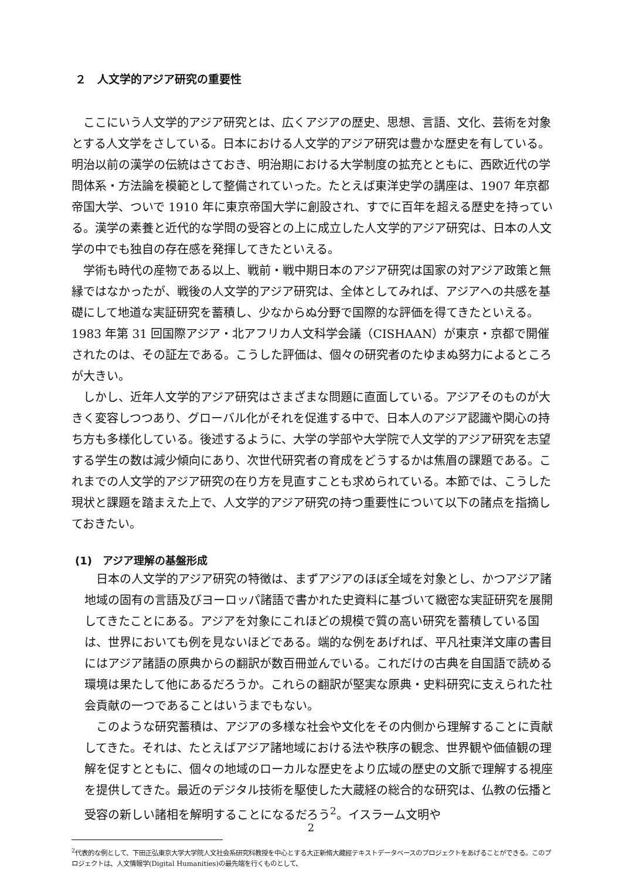２　人文学的アジア研究の重要性
ここにいう人文学的アジア研究とは、広くアジアの歴史、思想、言語、文化、芸術を対象とする人文学をさしている。日本における人文学的アジア研究は豊かな歴史を有している。明治以前の漢学の伝統はさておき、明治期における大学制度の拡充とともに、西欧近代の学問体系・方法論を模範として整備されていった。たとえば東洋史学の講座は、1907 年京都帝国大学、ついで 1910 年に東京帝国大学に創設され、すでに百年を超える歴史を持っている。漢学の素養と近代的な学問の受容との上に成立した人文学的アジア研究は、日本の人文学の中でも独自の存在感を発揮してきたといえる。
学術も時代の産物である以上、戦前・戦中期日本のアジア研究は国家の対アジア政策と無縁ではなかったが、戦後の人文学的アジア研究は、全体としてみれば、アジアへの共感を基礎にして地道な実証研究を蓄積し、少なからぬ分野で国際的な評価を得てきたといえる。1983 年第 31 回国際アジア・北アフリカ人文科学会議（CISHAAN）が東京・京都で開催されたのは、その証左である。こうした評価は、個々の研究者のたゆまぬ努力によるところが大きい。
しかし、近年人文学的アジア研究はさまざまな問題に直面している。アジアそのものが大きく変容しつつあり、グローバル化がそれを促進する中で、日本人のアジア認識や関心の持ち方も多様化している。後述するように、大学の学部や大学院で人文学的アジア研究を志望する学生の数は減少傾向にあり、次世代研究者の育成をどうするかは焦眉の課題である。これまでの人文学的アジア研究の在り方を見直すことも求められている。本節では、こうした現状と課題を踏まえた上で、人文学的アジア研究の持つ重要性について以下の諸点を指摘しておきたい。
(1)　アジア理解の基盤形成
日本の人文学的アジア研究の特徴は、まずアジアのほぼ全域を対象とし、かつアジア諸地域の固有の言語及びヨーロッパ諸語で書かれた史資料に基づいて緻密な実証研究を展開してきたことにある。アジアを対象にこれほどの規模で質の高い研究を蓄積している国は、世界においても例を見ないほどである。端的な例をあげれば、平凡社東洋文庫の書目にはアジア諸語の原典からの翻訳が数百冊並んでいる。これだけの古典を自国語で読める環境は果たして他にあるだろうか。これらの翻訳が堅実な原典・史料研究に支えられた社会貢献の一つであることはいうまでもない。
このような研究蓄積は、アジアの多様な社会や文化をその内側から理解することに貢献してきた。それは、たとえばアジア諸地域における法や秩序の観念、世界観や価値観の理解を促すとともに、個々の地域のローカルな歴史をより広域の歴史の文脈で理解する視座を提供してきた。最近のデジタル技術を駆使した大蔵経の総合的な研究は、仏教の伝播と受容の新しい諸相を解明することになるだろう<sup>2</sup>。イスラーム文明や
<sup>2</sup> 代表的な例として、下田正弘東京大学大学院人文社会系研究科教授を中心とする大正新脩大藏經テキストデータベースのプロジェクトをあげることができる。このプロジェクトは、人文情報学(Digital Humanities)の最先端を行くものとして、
2